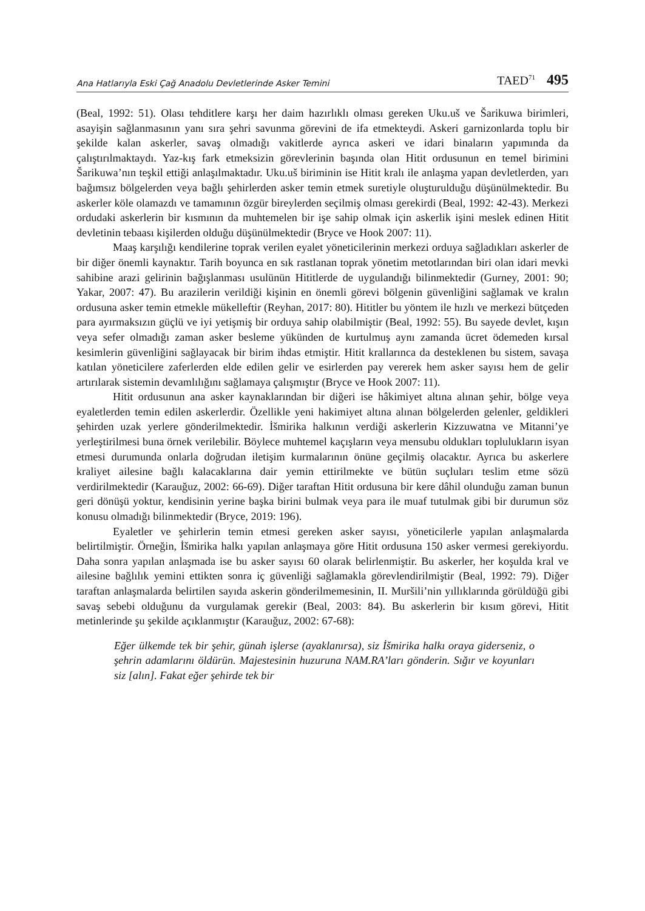Ana Hatlarıyla Eski Çağ Anadolu Devletlerinde Asker Temini TAED<sup>71</sup> 495
(Beal, 1992: 51). Olası tehditlere karşı her daim hazırlıklı olması gereken Uku.uš ve Šarikuwa birimleri, asayişin sağlanmasının yanı sıra şehri savunma görevini de ifa etmekteydi. Askeri garnizonlarda toplu bir şekilde kalan askerler, savaş olmadığı vakitlerde ayrıca askeri ve idari binaların yapımında da çalıştırılmaktaydı. Yaz-kış fark etmeksizin görevlerinin başında olan Hitit ordusunun en temel birimini Šarikuwa’nın teşkil ettiği anlaşılmaktadır. Uku.uš biriminin ise Hitit kralı ile anlaşma yapan devletlerden, yarı bağımsız bölgelerden veya bağlı şehirlerden asker temin etmek suretiyle oluşturulduğu düşünülmektedir. Bu askerler köle olamazdı ve tamamının özgür bireylerden seçilmiş olması gerekirdi (Beal, 1992: 42-43). Merkezi ordudaki askerlerin bir kısmının da muhtemelen bir işe sahip olmak için askerlik işini meslek edinen Hitit devletinin tebaası kişilerden olduğu düşünülmektedir (Bryce ve Hook 2007: 11).
Maaş karşılığı kendilerine toprak verilen eyalet yöneticilerinin merkezi orduya sağladıkları askerler de bir diğer önemli kaynaktır. Tarih boyunca en sık rastlanan toprak yönetim metotlarından biri olan idari mevki sahibine arazi gelirinin bağışlanması usulünün Hititlerde de uygulandığı bilinmektedir (Gurney, 2001: 90; Yakar, 2007: 47). Bu arazilerin verildiği kişinin en önemli görevi bölgenin güvenliğini sağlamak ve kralın ordusuna asker temin etmekle mükelleftir (Reyhan, 2017: 80). Hititler bu yöntem ile hızlı ve merkezi bütçeden para ayırmaksızın güçlü ve iyi yetişmiş bir orduya sahip olabilmiştir (Beal, 1992: 55). Bu sayede devlet, kışın veya sefer olmadığı zaman asker besleme yükünden de kurtulmuş aynı zamanda ücret ödemeden kırsal kesimlerin güvenliğini sağlayacak bir birim ihdas etmiştir. Hitit krallarınca da desteklenen bu sistem, savaşa katılan yöneticilere zaferlerden elde edilen gelir ve esirlerden pay vererek hem asker sayısı hem de gelir artırılarak sistemin devamlılığını sağlamaya çalışmıştır (Bryce ve Hook 2007: 11).
Hitit ordusunun ana asker kaynaklarından bir diğeri ise hâkimiyet altına alınan şehir, bölge veya eyaletlerden temin edilen askerlerdir. Özellikle yeni hakimiyet altına alınan bölgelerden gelenler, geldikleri şehirden uzak yerlere gönderilmektedir. İšmirika halkının verdiği askerlerin Kizzuwatna ve Mitanni’ye yerleştirilmesi buna örnek verilebilir. Böylece muhtemel kaçışların veya mensubu oldukları toplulukların isyan etmesi durumunda onlarla doğrudan iletişim kurmalarının önüne geçilmiş olacaktır. Ayrıca bu askerlere kraliyet ailesine bağlı kalacaklarına dair yemin ettirilmekte ve bütün suçluları teslim etme sözü verdirilmektedir (Karauğuz, 2002: 66-69). Diğer taraftan Hitit ordusuna bir kere dâhil olunduğu zaman bunun geri dönüşü yoktur, kendisinin yerine başka birini bulmak veya para ile muaf tutulmak gibi bir durumun söz konusu olmadığı bilinmektedir (Bryce, 2019: 196).
Eyaletler ve şehirlerin temin etmesi gereken asker sayısı, yöneticilerle yapılan anlaşmalarda belirtilmiştir. Örneğin, İšmirika halkı yapılan anlaşmaya göre Hitit ordusuna 150 asker vermesi gerekiyordu. Daha sonra yapılan anlaşmada ise bu asker sayısı 60 olarak belirlenmiştir. Bu askerler, her koşulda kral ve ailesine bağlılık yemini ettikten sonra iç güvenliği sağlamakla görevlendirilmiştir (Beal, 1992: 79). Diğer taraftan anlaşmalarda belirtilen sayıda askerin gönderilmemesinin, II. Muršili’nin yıllıklarında görüldüğü gibi savaş sebebi olduğunu da vurgulamak gerekir (Beal, 2003: 84). Bu askerlerin bir kısım görevi, Hitit metinlerinde şu şekilde açıklanmıştır (Karauğuz, 2002: 67-68):
Eğer ülkemde tek bir şehir, günah işlerse (ayaklanırsa), siz İšmirika halkı oraya giderseniz, o şehrin adamlarını öldürün. Majestesinin huzuruna NAM.RA’ları gönderin. Sığır ve koyunları siz [alın]. Fakat eğer şehirde tek bir